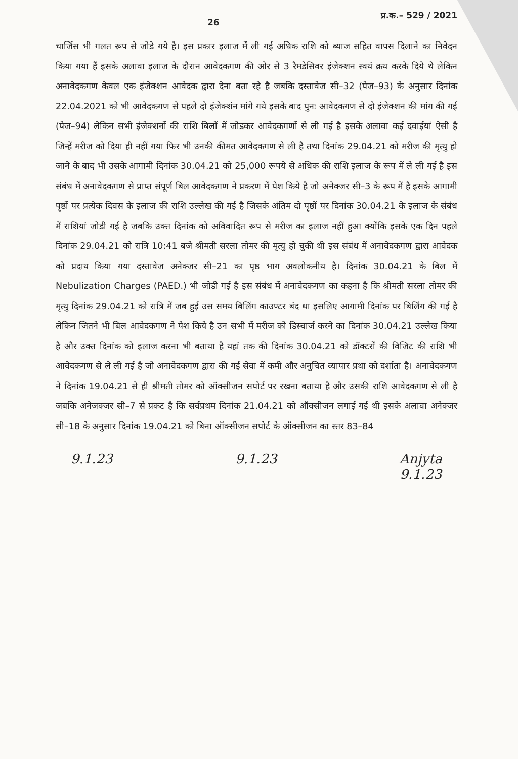26 प्र.क.– 529 / 2021
चार्जिस भी गलत रूप से जोडे गये है। इस प्रकार इलाज में ली गई अधिक राशि को ब्याज सहित वापस दिलाने का निवेदन किया गया हैं इसके अलावा इलाज के दौरान आवेदकगण की ओर से 3 रैमडेसिवर इंजेक्शन स्वयं क्रय करके दिये थे लेकिन अनावेदकगण केवल एक इंजेक्शन आवेदक द्वारा देना बता रहे है जबकि दस्तावेज सी–32 (पेज–93) के अनुसार दिनांक 22.04.2021 को भी आवेदकगण से पहले दो इंजेक्शंन मांगे गये इसके बाद पुनः आवेदकगण से दो इंजेक्शन की मांग की गई (पेज–94) लेकिन सभी इंजेक्शनों की राशि बिलों में जोडकर आवेदकगणों से ली गई है इसके अलावा कई दवाईयां ऐसी है जिन्हें मरीज को दिया ही नहीं गया फिर भी उनकी कीमत आवेदकगण से ली है तथा दिनांक 29.04.21 को मरीज की मृत्यु हो जाने के बाद भी उसके आगामी दिनांक 30.04.21 को 25,000 रूपये से अधिक की राशि इलाज के रूप में ले ली गई है इस संबंध में अनावेदकगण से प्राप्त संपूर्ण बिल आवेदकगण ने प्रकरण में पेश किये है जो अनेक्जर सी–3 के रूप में है इसके आगामी पृष्ठों पर प्रत्येक दिवस के इलाज की राशि उल्लेख की गई है जिसके अंतिम दो पृष्ठों पर दिनांक 30.04.21 के इलाज के संबंध में राशियां जोडी गई है जबकि उक्त दिनांक को अविवादित रूप से मरीज का इलाज नहीं हुआ क्योंकि इसके एक दिन पहले दिनांक 29.04.21 को रात्रि 10:41 बजे श्रीमती सरला तोमर की मृत्यु हो चुकी थी इस संबंध में अनावेदकगण द्वारा आवेदक को प्रदाय किया गया दस्तावेज अनेक्जर सी–21 का पृष्ठ भाग अवलोकनीय है। दिनांक 30.04.21 के बिल में Nebulization Charges (PAED.) भी जोडी गई है इस संबंध में अनावेदकगण का कहना है कि श्रीमती सरला तोमर की मृत्यु दिनांक 29.04.21 को रात्रि में जब हुई उस समय बिलिंग काउण्टर बंद था इसलिए आगामी दिनांक पर बिलिंग की गई है लेकिन जितने भी बिल आवेदकगण ने पेश किये है उन सभी में मरीज को डिस्चार्ज करने का दिनांक 30.04.21 उल्लेख किया है और उक्त दिनांक को इलाज करना भी बताया है यहां तक की दिनांक 30.04.21 को डॉक्टरों की विजिट की राशि भी आवेदकगण से ले ली गई है जो अनावेदकगण द्वारा की गई सेवा में कमी और अनुचित व्यापार प्रथा को दर्शाता है। अनावेदकगण ने दिनांक 19.04.21 से ही श्रीमती तोमर को ऑक्सीजन सपोर्ट पर रखना बताया है और उसकी राशि आवेदकगण से ली है जबकि अनेजक्जर सी–7 से प्रकट है कि सर्वप्रथम दिनांक 21.04.21 को ऑक्सीजन लगाई गई थी इसके अलावा अनेक्जर सी–18 के अनुसार दिनांक 19.04.21 को बिना ऑक्सीजन सपोर्ट के ऑक्सीजन का स्तर 83–84
9.1.23 9.1.23 Anjyta
9.1.23